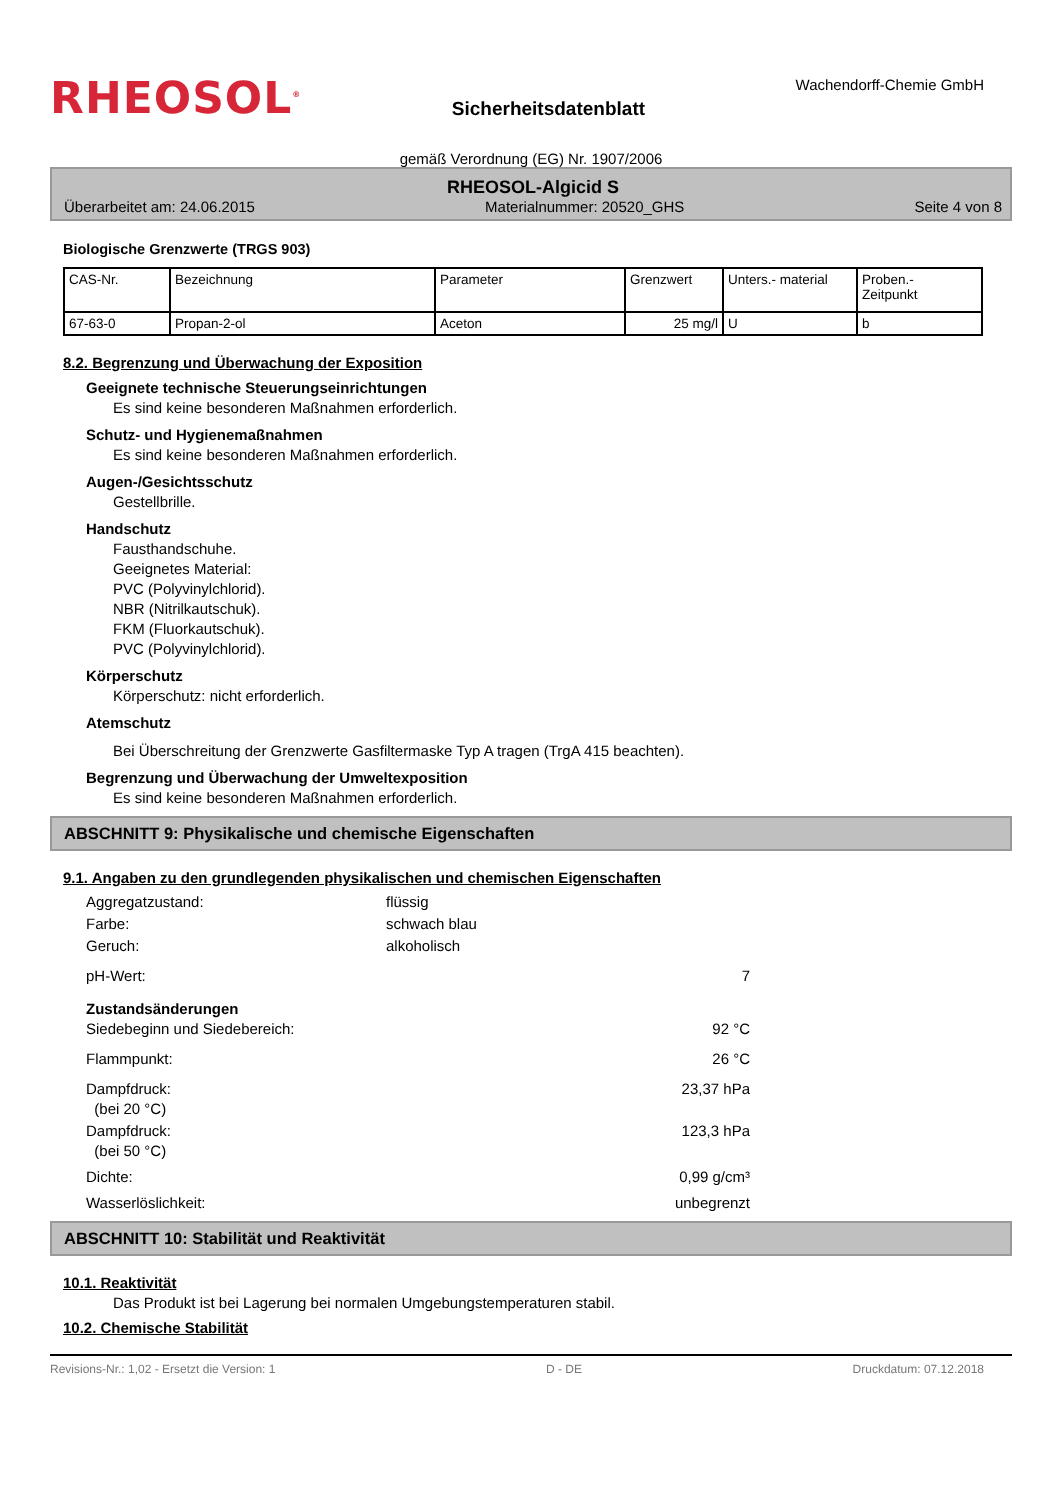RHEOSOL<sup>®</sup>
Sicherheitsdatenblatt
Wachendorff-Chemie GmbH
gemäß Verordnung (EG) Nr. 1907/2006
RHEOSOL-Algicid S
Überarbeitet am: 24.06.2015 Materialnummer: 20520_GHS Seite 4 von 8
Biologische Grenzwerte (TRGS 903)
| CAS-Nr. | Bezeichnung | Parameter | Grenzwert | Unters.- material | Proben.- Zeitpunkt |
| --- | --- | --- | --- | --- | --- |
| 67-63-0 | Propan-2-ol | Aceton | 25 mg/l | U | b |
8.2. Begrenzung und Überwachung der Exposition
Geeignete technische Steuerungseinrichtungen
Es sind keine besonderen Maßnahmen erforderlich.
Schutz- und Hygienemaßnahmen
Es sind keine besonderen Maßnahmen erforderlich.
Augen-/Gesichtsschutz
Gestellbrille.
Handschutz
Fausthandschuhe.
Geeignetes Material:
PVC (Polyvinylchlorid).
NBR (Nitrilkautschuk).
FKM (Fluorkautschuk).
PVC (Polyvinylchlorid).
Körperschutz
Körperschutz: nicht erforderlich.
Atemschutz
Bei Überschreitung der Grenzwerte Gasfiltermaske Typ A tragen (TrgA 415 beachten).
Begrenzung und Überwachung der Umweltexposition
Es sind keine besonderen Maßnahmen erforderlich.
ABSCHNITT 9: Physikalische und chemische Eigenschaften
9.1. Angaben zu den grundlegenden physikalischen und chemischen Eigenschaften
Aggregatzustand: flüssig
Farbe: schwach blau
Geruch: alkoholisch
pH-Wert: 7
Zustandsänderungen
Siedebeginn und Siedebereich: 92 °C
Flammpunkt: 26 °C
Dampfdruck:
(bei 20 °C) 23,37 hPa
Dampfdruck:
(bei 50 °C) 123,3 hPa
Dichte: 0,99 g/cm³
Wasserlöslichkeit: unbegrenzt
ABSCHNITT 10: Stabilität und Reaktivität
10.1. Reaktivität
Das Produkt ist bei Lagerung bei normalen Umgebungstemperaturen stabil.
10.2. Chemische Stabilität
Revisions-Nr.: 1,02 - Ersetzt die Version: 1 D - DE Druckdatum: 07.12.2018